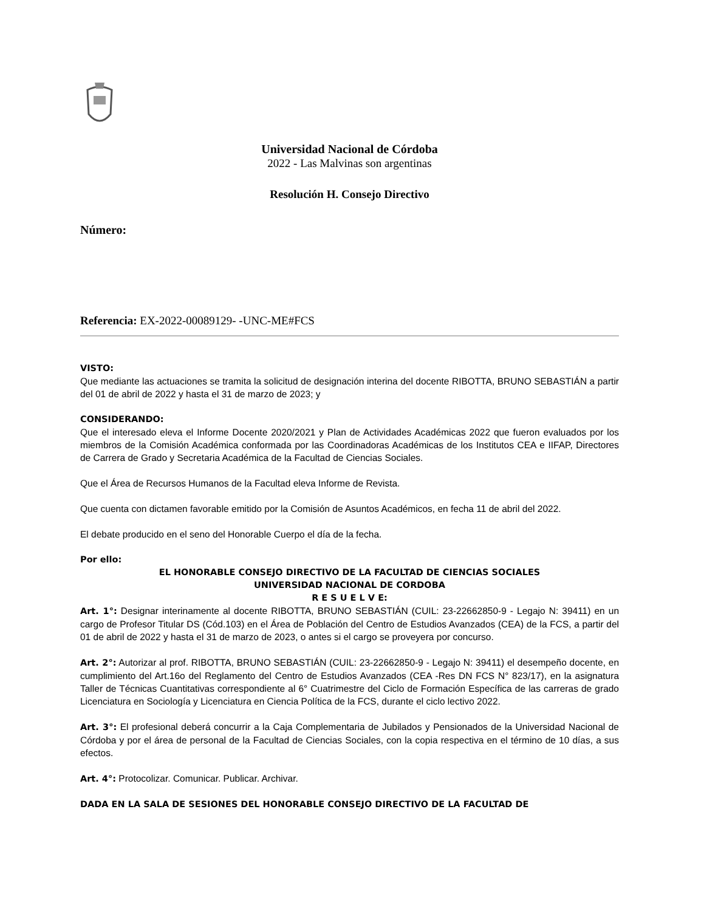Universidad Nacional de Córdoba
2022 - Las Malvinas son argentinas
Resolución H. Consejo Directivo
Número:
Referencia: EX-2022-00089129- -UNC-ME#FCS
VISTO:
Que mediante las actuaciones se tramita la solicitud de designación interina del docente RIBOTTA, BRUNO SEBASTIÁN a partir del 01 de abril de 2022 y hasta el 31 de marzo de 2023; y
CONSIDERANDO:
Que el interesado eleva el Informe Docente 2020/2021 y Plan de Actividades Académicas 2022 que fueron evaluados por los miembros de la Comisión Académica conformada por las Coordinadoras Académicas de los Institutos CEA e IIFAP, Directores de Carrera de Grado y Secretaria Académica de la Facultad de Ciencias Sociales.
Que el Área de Recursos Humanos de la Facultad eleva Informe de Revista.
Que cuenta con dictamen favorable emitido por la Comisión de Asuntos Académicos, en fecha 11 de abril del 2022.
El debate producido en el seno del Honorable Cuerpo el día de la fecha.
Por ello:
EL HONORABLE CONSEJO DIRECTIVO DE LA FACULTAD DE CIENCIAS SOCIALES
UNIVERSIDAD NACIONAL DE CORDOBA
R E S U E L V E:
Art. 1°: Designar interinamente al docente RIBOTTA, BRUNO SEBASTIÁN (CUIL: 23-22662850-9 - Legajo N: 39411) en un cargo de Profesor Titular DS (Cód.103) en el Área de Población del Centro de Estudios Avanzados (CEA) de la FCS, a partir del 01 de abril de 2022 y hasta el 31 de marzo de 2023, o antes si el cargo se proveyera por concurso.
Art. 2°: Autorizar al prof. RIBOTTA, BRUNO SEBASTIÁN (CUIL: 23-22662850-9 - Legajo N: 39411) el desempeño docente, en cumplimiento del Art.16o del Reglamento del Centro de Estudios Avanzados (CEA -Res DN FCS N° 823/17), en la asignatura Taller de Técnicas Cuantitativas correspondiente al 6° Cuatrimestre del Ciclo de Formación Específica de las carreras de grado Licenciatura en Sociología y Licenciatura en Ciencia Política de la FCS, durante el ciclo lectivo 2022.
Art. 3°: El profesional deberá concurrir a la Caja Complementaria de Jubilados y Pensionados de la Universidad Nacional de Córdoba y por el área de personal de la Facultad de Ciencias Sociales, con la copia respectiva en el término de 10 días, a sus efectos.
Art. 4°: Protocolizar. Comunicar. Publicar. Archivar.
DADA EN LA SALA DE SESIONES DEL HONORABLE CONSEJO DIRECTIVO DE LA FACULTAD DE